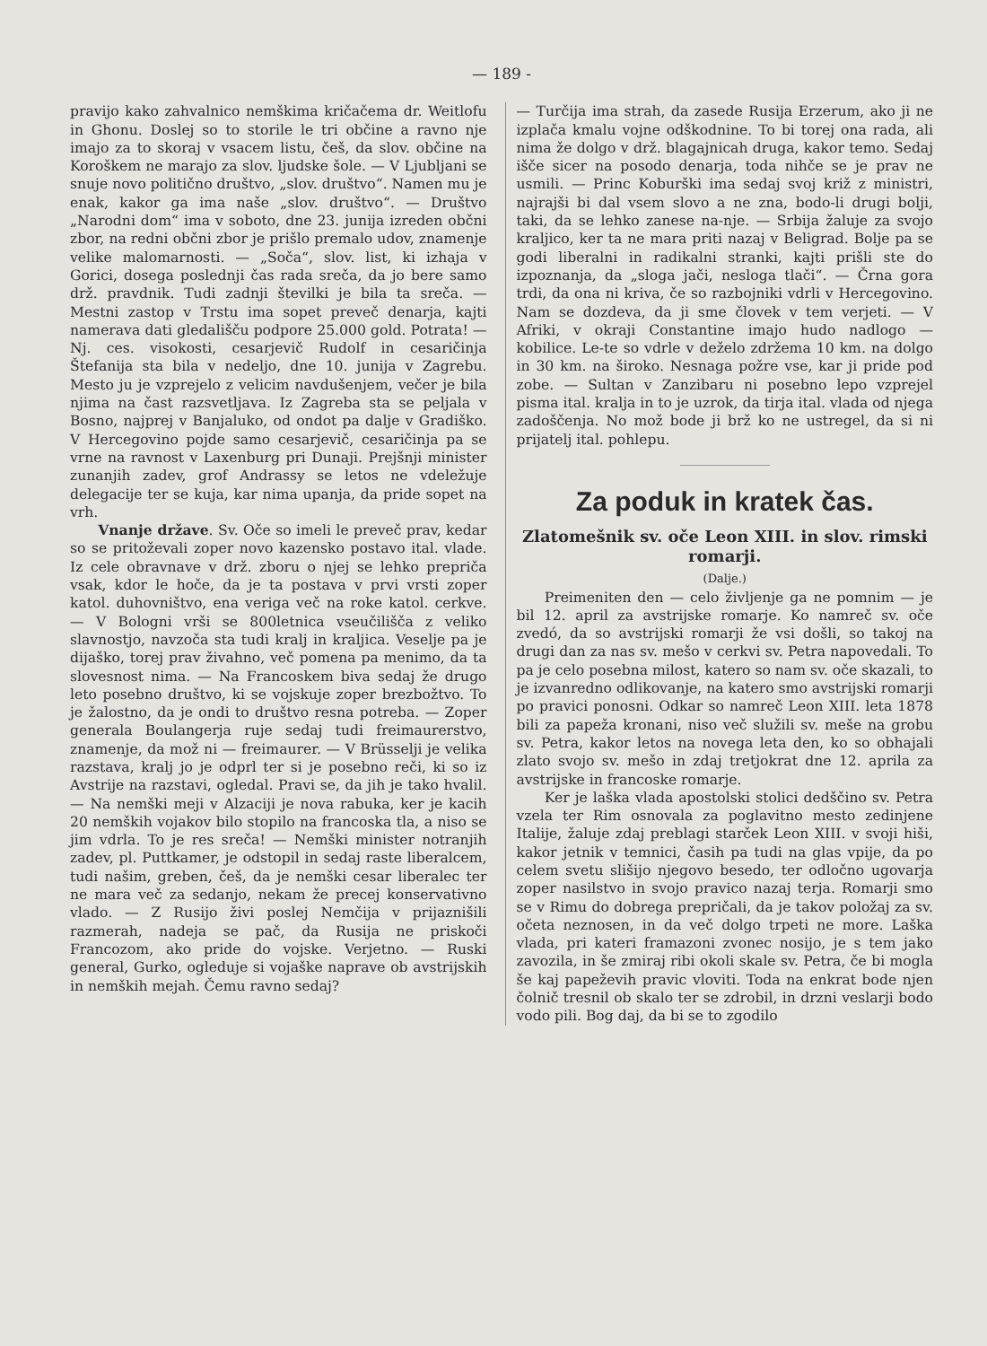— 189 -
pravijo kako zahvalnico nemškima kričačema dr. Weitlofu in Ghonu. Doslej so to storile le tri občine a ravno nje imajo za to skoraj v vsacem listu, češ, da slov. občine na Koroškem ne marajo za slov. ljudske šole. — V Ljubljani se snuje novo politično društvo, „slov. društvo“. Namen mu je enak, kakor ga ima naše „slov. društvo“. — Društvo „Narodni dom“ ima v soboto, dne 23. junija izreden občni zbor, na redni občni zbor je prišlo premalo udov, znamenje velike malomarnosti. — „Soča“, slov. list, ki izhaja v Gorici, dosega poslednji čas rada sreča, da jo bere samo drž. pravdnik. Tudi zadnji številki je bila ta sreča. — Mestni zastop v Trstu ima sopet preveč denarja, kajti namerava dati gledališču podpore 25.000 gold. Potrata! — Nj. ces. visokosti, cesarjevič Rudolf in cesaričinja Štefanija sta bila v nedeljo, dne 10. junija v Zagrebu. Mesto ju je vzprejelo z velicim navdušenjem, večer je bila njima na čast razsvetljava. Iz Zagreba sta se peljala v Bosno, najprej v Banjaluko, od ondot pa dalje v Gradiško. V Hercegovino pojde samo cesarjevič, cesaričinja pa se vrne na ravnost v Laxenburg pri Dunaji. Prejšnji minister zunanjih zadev, grof Andrassy se letos ne vdeležuje delegacije ter se kuja, kar nima upanja, da pride sopet na vrh.
Vnanje države. Sv. Oče so imeli le preveč prav, kedar so se pritoževali zoper novo kazensko postavo ital. vlade. Iz cele obravnave v drž. zboru o njej se lehko prepriča vsak, kdor le hoče, da je ta postava v prvi vrsti zoper katol. duhovništvo, ena veriga več na roke katol. cerkve. — V Bologni vrši se 800letnica vseučilišča z veliko slavnostjo, navzoča sta tudi kralj in kraljica. Veselje pa je dijaško, torej prav živahno, več pomena pa menimo, da ta slovesnost nima. — Na Francoskem biva sedaj že drugo leto posebno društvo, ki se vojskuje zoper brezbožtvo. To je žalostno, da je ondi to društvo resna potreba. — Zoper generala Boulangerja ruje sedaj tudi freimaurerstvo, znamenje, da mož ni — freimaurer. — V Brüsselji je velika razstava, kralj jo je odprl ter si je posebno reči, ki so iz Avstrije na razstavi, ogledal. Pravi se, da jih je tako hvalil. — Na nemški meji v Alzaciji je nova rabuka, ker je kacih 20 nemških vojakov bilo stopilo na francoska tla, a niso se jim vdrla. To je res sreča! — Nemški minister notranjih zadev, pl. Puttkamer, je odstopil in sedaj raste liberalcem, tudi našim, greben, češ, da je nemški cesar liberalec ter ne mara več za sedanjo, nekam že precej konservativno vlado. — Z Rusijo živi poslej Nemčija v prijaznišili razmerah, nadeja se pač, da Rusija ne priskoči Francozom, ako pride do vojske. Verjetno. — Ruski general, Gurko, ogleduje si vojaške naprave ob avstrijskih in nemških mejah. Čemu ravno sedaj?
— Turčija ima strah, da zasede Rusija Erzerum, ako ji ne izplača kmalu vojne odškodnine. To bi torej ona rada, ali nima že dolgo v drž. blagajnicah druga, kakor temo. Sedaj išče sicer na posodo denarja, toda nihče se je prav ne usmili. — Princ Koburški ima sedaj svoj križ z ministri, najrajši bi dal vsem slovo a ne zna, bodo-li drugi bolji, taki, da se lehko zanese na-nje. — Srbija žaluje za svojo kraljico, ker ta ne mara priti nazaj v Beligrad. Bolje pa se godi liberalni in radikalni stranki, kajti prišli ste do izpoznanja, da „sloga jači, nesloga tlači“. — Črna gora trdi, da ona ni kriva, če so razbojniki vdrli v Hercegovino. Nam se dozdeva, da ji sme človek v tem verjeti. — V Afriki, v okraji Constantine imajo hudo nadlogo — kobilice. Le-te so vdrle v deželo zdržema 10 km. na dolgo in 30 km. na široko. Nesnaga požre vse, kar ji pride pod zobe. — Sultan v Zanzibaru ni posebno lepo vzprejel pisma ital. kralja in to je uzrok, da tirja ital. vlada od njega zadoščenja. No mož bode ji brž ko ne ustregel, da si ni prijatelj ital. pohlepu.
Za poduk in kratek čas.
Zlatomešnik sv. oče Leon XIII. in slov. rimski romarji.
(Dalje.)
Preimeniten den — celo življenje ga ne pomnim — je bil 12. april za avstrijske romarje. Ko namreč sv. oče zvedó, da so avstrijski romarji že vsi došli, so takoj na drugi dan za nas sv. mešo v cerkvi sv. Petra napovedali. To pa je celo posebna milost, katero so nam sv. oče skazali, to je izvanredno odlikovanje, na katero smo avstrijski romarji po pravici ponosni. Odkar so namreč Leon XIII. leta 1878 bili za papeža kronani, niso več služili sv. meše na grobu sv. Petra, kakor letos na novega leta den, ko so obhajali zlato svojo sv. mešo in zdaj tretjokrat dne 12. aprila za avstrijske in francoske romarje.
Ker je laška vlada apostolski stolici dedščino sv. Petra vzela ter Rim osnovala za poglavitno mesto zedinjene Italije, žaluje zdaj preblagi starček Leon XIII. v svoji hiši, kakor jetnik v temnici, časih pa tudi na glas vpije, da po celem svetu slišijo njegovo besedo, ter odločno ugovarja zoper nasilstvo in svojo pravico nazaj terja. Romarji smo se v Rimu do dobrega prepričali, da je takov položaj za sv. očeta neznosen, in da več dolgo trpeti ne more. Laška vlada, pri kateri framazoni zvonec nosijo, je s tem jako zavozila, in še zmiraj ribi okoli skale sv. Petra, če bi mogla še kaj papeževih pravic vloviti. Toda na enkrat bode njen čolnič tresnil ob skalo ter se zdrobil, in drzni veslarji bodo vodo pili. Bog daj, da bi se to zgodilo